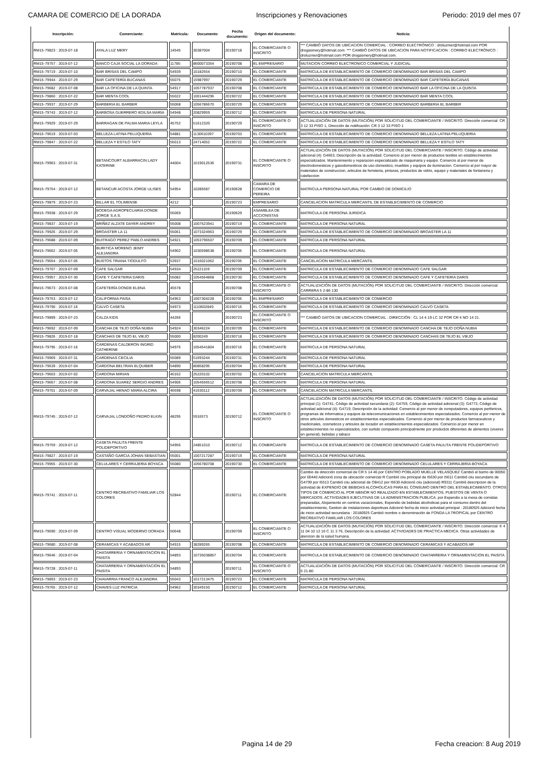CAMARA DE COMERCIO DE LA DORADA Inscripciones y Renovaciones Periodo: 2019 del mes 07
| Inscripción: | Comerciante: | Matricula: | Documento | Fecha documento: | Origen del documento: | Noticia: |
| --- | --- | --- | --- | --- | --- | --- |
| RM15-79823 : 2019-07-18 | AYALA LUZ MERY | 14545 | 30387004 | 20190718 | EL COMERCIANTE O INSCRITO | *** CAMBIÓ DATOS DE UBICACION COMERCIAL : CORREO ELECTRÓNICO : droluzmer@hotmail.com POR drogasmery@hotmail.com. *** CAMBIÓ DATOS DE UBICACION PARA NOTIFICACION : CORREO ELECTRÓNICO : droluzmer@hotmail.com POR drogasmery@hotmail.com. |
| RM15-79757 : 2019-07-12 | BANCO CAJA SOCIAL LA DORADA | 11785 | 8600073354 | 20190708 | EL EMPRESARIO | MUTACION CORREO ELECTRONICO COMERCIAL Y JUDICIAL |
| RM15-79719 : 2019-07-10 | BAR BRISAS DEL CAMPO | 54939 | 10182554 | 20190710 | EL COMERCIANTE | MATRICULA DE ESTABLECIMIENTO DE COMERCIO DENOMINADO BAR BRISAS DEL CAMPO |
| RM15-79944 : 2019-07-29 | BAR CAFETERÍA BUCANAS | 55075 | 15987997 | 20190729 | EL COMERCIANTE | MATRICULA DE ESTABLECIMIENTO DE COMERCIO DENOMINADO BAR CAFETERÍA BUCANAS |
| RM15-79682 : 2019-07-08 | BAR LA OFICINA DE LA QUINTA | 54917 | 1057787937 | 20190708 | EL COMERCIANTE | MATRICULA DE ESTABLECIMIENTO DE COMERCIO DENOMINADO BAR LA OFICINA DE LA QUINTA |
| RM15-79860 : 2019-07-22 | BAR MENTA COOL | 55022 | 1001444296 | 20190722 | EL COMERCIANTE | MATRICULA DE ESTABLECIMIENTO DE COMERCIO DENOMINADO BAR MENTA COOL |
| RM15-79937 : 2019-07-29 | BARBERIA EL BARBER | 55068 | 1056786670 | 20190729 | EL COMERCIANTE | MATRICULA DE ESTABLECIMIENTO DE COMERCIO DENOMINADO BARBERIA EL BARBER |
| RM15-79743 : 2019-07-12 | BARBOSA GUERRERO EDILSA MARIA | 54948 | 20829959 | 20190712 | EL COMERCIANTE | MATRICULA DE PERSONA NATURAL |
| RM15-79929 : 2019-07-29 | BARRAGAN DE PALMA MARIA LEYLA | 45752 | 51612320 | 20190729 | EL COMERCIANTE O INSCRITO | ACTUALIZACIÓN DE DATOS (MUTACIÓN) POR SOLICITUD DEL COMERCIANTE / INSCRITO. Dirección comercial: CR 3 12 33 PISO 1, Dirección de notificación: CR 3 12 33 PISO 1 |
| RM15-79619 : 2019-07-03 | BELLEZA LATINA PELUQUERIA | 54881 | 1130610397 | 20190703 | EL COMERCIANTE | MATRICULA DE ESTABLECIMIENTO DE COMERCIO DENOMINADO BELLEZA LATINA PELUQUERIA |
| RM15-79847 : 2019-07-22 | BELLEZA Y ESTILO TATY | 55013 | 24714052 | 20190722 | EL COMERCIANTE | MATRICULA DE ESTABLECIMIENTO DE COMERCIO DENOMINADO BELLEZA Y ESTILO TATY |
| RM15-79963 : 2019-07-31 | BETANCOURT ALBARRACIN LADY KATERINE | 44004 | 1019012536 | 20190731 | EL COMERCIANTE O INSCRITO | ACTUALIZACIÓN DE DATOS (MUTACIÓN) POR SOLICITUD DEL COMERCIANTE / INSCRITO. Código de actividad adicional (4): G4663, Descripción de la actividad: Comercio al por menor de productos textiles en establecimientos especializados. Mantenimiento y reparacion especializado de maquinaria y equipo. Comercio al por menor de electrodomesticos y gasodomesticos de uso domestico, muebles y equipos de iluminacion. Comercio al por mayor de materiales de construccion, articulos de ferreteria, pinturas, productos de vidrio, equipo y materiales de fontaneria y calefaccion |
| RM15-79754 : 2019-07-12 | BETANCUR ACOSTA JORGE ULISES | 54954 | 10285587 | 20190628 | CAMARA DE COMERCIO DE PEREIRA | MATRICULA PERSONA NATURAL POR CAMBIO DE DOMICILIO |
| RM15-79879 : 2019-07-23 | BILLAR EL TOLIMENSE | 4212 | | 20190723 | EMPRESARIO | CANCELACION MATRICULA MERCANTIL DE ESTABLECIMIENTO DE COMERCIO |
| RM15-79938 : 2019-07-29 | BODEGA AGROPECUARIA DONDE JORGE S.A.S. | 55069 | | 20190629 | ASAMBLEA DE ACCIONISTAS | MATRICULA DE PERSONA JURIDICA |
| RM15-79837 : 2019-07-19 | BRIÑEZ ALZATE DAYER ANDREY | 55008 | 1007523941 | 20190719 | EL COMERCIANTE | MATRICULA DE PERSONA NATURAL |
| RM15-79926 : 2019-07-29 | BROASTER LA 11 | 55061 | 1073324963 | 20190729 | EL COMERCIANTE | MATRICULA DE ESTABLECIMIENTO DE COMERCIO DENOMINADO BROASTER LA 11 |
| RM15-79688 : 2019-07-09 | BUITRAGO PEREZ PABLO ANDRES | 54921 | 1053796507 | 20190709 | EL COMERCIANTE | MATRICULA DE PERSONA NATURAL |
| RM15-79662 : 2019-07-05 | BURITICA MORENO JEIMY ALEJANDRA | 54902 | 1030598538 | 20190705 | EL COMERCIANTE | MATRICULA DE PERSONA NATURAL |
| RM15-79654 : 2019-07-05 | BUSTOS TRIANA TIODULFO | 53937 | 1016021062 | 20190705 | EL COMERCIANTE | CANCELACION MATRICULA MERCANTIL |
| RM15-79707 : 2019-07-09 | CAFE SALGAR | 54934 | 25221159 | 20190709 | EL COMERCIANTE | MATRICULA DE ESTABLECIMIENTO DE COMERCIO DENOMINADO CAFE SALGAR |
| RM15-79957 : 2019-07-30 | CAFE Y CAFETERIA DARIS | 55082 | 1054564868 | 20190730 | EL COMERCIANTE | MATRICULA DE ESTABLECIMIENTO DE COMERCIO DENOMINADO CAFE Y CAFETERIA DARIS |
| RM15-79673 : 2019-07-08 | CAFETERÍA DONDE ELENA | 45578 | | 20190708 | EL COMERCIANTE O INSCRITO | ACTUALIZACIÓN DE DATOS (MUTACIÓN) POR SOLICITUD DEL COMERCIANTE / INSCRITO. Dirección comercial: CARRERA 5 2-86 130 |
| RM15-79753 : 2019-07-12 | CALIFORNIA PAISA | 54953 | 1007304228 | 20190705 | EL EMPRESARIO | MATRICULA DE ESTABLECIMIENTO DE COMERCIO |
| RM15-79790 : 2019-07-16 | CALVO CASETA | 54973 | 1110602849 | 20190716 | EL COMERCIANTE | MATRICULA DE ESTABLECIMIENTO DE COMERCIO DENOMINADO CALVO CASETA |
| RM15-79899 : 2019-07-23 | CALZA KIDS | 44266 | | 20190723 | EL COMERCIANTE O INSCRITO | *** CAMBIÓ DATOS DE UBICACION COMERCIAL : DIRECCIÓN : CL 14 4 19 LC 32 POR CR 4 NO 14 21. |
| RM15-79692 : 2019-07-09 | CANCHA DE TEJO DOÑA NUBIA | 54924 | 30346224 | 20190709 | EL COMERCIANTE | MATRICULA DE ESTABLECIMIENTO DE COMERCIO DENOMINADO CANCHA DE TEJO DOÑA NUBIA |
| RM15-79826 : 2019-07-18 | CANCHAS DE TEJO EL VIEJO | 55000 | 8200249 | 20190718 | EL COMERCIANTE | MATRICULA DE ESTABLECIMIENTO DE COMERCIO DENOMINADO CANCHAS DE TEJO EL VIEJO |
| RM15-79795 : 2019-07-16 | CARDENAS CALDERON INGRID CATHERINE | 54976 | 1054541804 | 20190716 | EL COMERCIANTE | MATRICULA DE PERSONA NATURAL |
| RM15-79969 : 2019-07-31 | CARDENAS CECILIA | 55089 | 51693244 | 20190731 | EL COMERCIANTE | MATRICULA DE PERSONA NATURAL |
| RM15-79639 : 2019-07-04 | CARDONA BELTRAN ELQUIBER | 54890 | 80858295 | 20190704 | EL COMERCIANTE | MATRICULA DE PERSONA NATURAL |
| RM15-79603 : 2019-07-02 | CARDONA MIRIAN | 40162 | 25220102 | 20190702 | EL COMERCIANTE | CANCELACION MATRICULA MERCANTIL |
| RM15-79667 : 2019-07-08 | CARDONA SUAREZ SERGIO ANDRES | 54906 | 1054556512 | 20190708 | EL COMERCIANTE | MATRICULA DE PERSONA NATURAL |
| RM15-79701 : 2019-07-09 | CARVAJAL HENAO MARIA ALCIRA | 46598 | 41630112 | 20190709 | EL COMERCIANTE | CANCELACION MATRICULA MERCANTIL |
| RM15-79745 : 2019-07-12 | CARVAJAL LONDOÑO PEDRO ELKIN | 48295 | 5916573 | 20190712 | EL COMERCIANTE O INSCRITO | ACTUALIZACIÓN DE DATOS (MUTACIÓN) POR SOLICITUD DEL COMERCIANTE / INSCRITO. Código de actividad principal (1): G4741, Código de actividad secundaria (2): G4759, Código de actividad adicional (3): G4773, Código de actividad adicional (4): G4719, Descripción de la actividad: Comercio al por menor de computadores, equipos perifericos, programas de informatica y equipos de telecomunicaciones en establecimientos especializados. Comercio al por menor de otros articulos domesticos en establecimientos especializados. Comercio al por menor de productos farmaceuticos y medicinales, cosmeticos y articulos de tocador en establecimientos especializados. Comercio al por menor en establecimientos no especializados, con surtido compuesto principalmente por productos diferentes de alimentos (viveres en general), bebidas y tabaco |
| RM15-79759 : 2019-07-12 | CASETA PAULITA FRENTE POLIDEPORTIVO | 54956 | 24851010 | 20190712 | EL COMERCIANTE | MATRICULA DE ESTABLECIMIENTO DE COMERCIO DENOMINADO CASETA PAULITA FRENTE POLIDEPORTIVO |
| RM15-79827 : 2019-07-19 | CASTAÑO GARCIA JOHAN SEBASTIAN | 55001 | 1007217287 | 20190719 | EL COMERCIANTE | MATRICULA DE PERSONA NATURAL |
| RM15-79955 : 2019-07-30 | CELULARES Y CERRAJERIA BOYACA | 55080 | 1056780708 | 20190730 | EL COMERCIANTE | MATRICULA DE ESTABLECIMIENTO DE COMERCIO DENOMINADO CELULARES Y CERRAJERIA BOYACA |
| RM15-79741 : 2019-07-11 | CENTRO RECREATIVO FAMILIAR LOS COLORES | 52844 | | 20190711 | EL COMERCIANTE | Cambio de dirección comercial de CR 5 14 46 por CENTRO POBLADO MUELLE VELASQUEZ Cambió el barrio de 00050 por 00440 Adicionó zona de ubicación comercial R Cambió ciiu principal de I5630 por I5611 Cambió ciiu secundario de G4799 por I5513 Cambió ciiu adicional de O8412 por I5630 Adicionó ciiu (adicional) R9311 Cambió descripcion de la actividad de EXPENDIO DE BEBIDAS ALCOHOLICAS PARA EL CONSUMO DENTRO DEL ESTABLECIMIENTO. OTROS TIPOS DE COMERCIO AL POR MENOR NO REALIZADO EN ESTABLECIMIENTOS, PUESTOS DE VENTA O MERCADOS. ACTIVIDADES EJECUTIVAS DE LA ADMINISTRACION PUBLICA. por Expendio a la mesa de comidas preparadas, Alojamiento en centros vacacionales, Expendio de bebidas alcoholicas para el consumo dentro del establecimiento, Gestion de instalaciones deportivas Adicionó fecha de inicio actividad principal : 20180925 Adicionó fecha de inicio actividad secundaria : 20180925 Cambió nombre o denominación de FONDA LA TROPICAL por CENTRO RECREATIVO FAMILIAR LOS COLORES |
| RM15-79690 : 2019-07-09 | CENTRO VISUAL MODERNO DORADA | 50648 | | 20190709 | EL COMERCIANTE O INSCRITO | ACTUALIZACIÓN DE DATOS (MUTACIÓN) POR SOLICITUD DEL COMERCIANTE / INSCRITO. Dirección comercial: K 4 11 04 10 12 16 C 11 3 76, Descripción de la actividad: ACTIVIDADES DE PRACTICA MEDICA. Otras actividades de atencion de la salud humana. |
| RM15-79680 : 2019-07-08 | CERAMICAS Y ACABADOS AR | 54915 | 38289265 | 20190708 | EL COMERCIANTE | MATRICULA DE ESTABLECIMIENTO DE COMERCIO DENOMINADO CERAMICAS Y ACABADOS AR |
| RM15-79646 : 2019-07-04 | CHATARRERIA Y ORNAMENTACION EL PAISITA | 54893 | 10735038857 | 20190704 | EL COMERCIANTE | MATRICULA DE ESTABLECIMIENTO DE COMERCIO DENOMINADO CHATARRERIA Y ORNAMENTACION EL PAISITA |
| RM15-79728 : 2019-07-11 | CHATARRERIA Y ORNAMENTACION EL PAISITA | 54893 | | 20190711 | EL COMERCIANTE O INSCRITO | ACTUALIZACIÓN DE DATOS (MUTACIÓN) POR SOLICITUD DEL COMERCIANTE / INSCRITO. Dirección comercial: CR 6 21-80 |
| RM15-79893 : 2019-07-23 | CHAVARRIA FRANCO ALEJANDRA | 55043 | 1017213475 | 20190723 | EL COMERCIANTE | MATRICULA DE PERSONA NATURAL |
| RM15-79765 : 2019-07-12 | CHAVES LUZ PATRICIA | 54962 | 30349150 | 20190712 | EL COMERCIANTE | MATRICULA DE PERSONA NATURAL |
Pagina 14 de 29 Fecha creacion: 8 Aug 2019